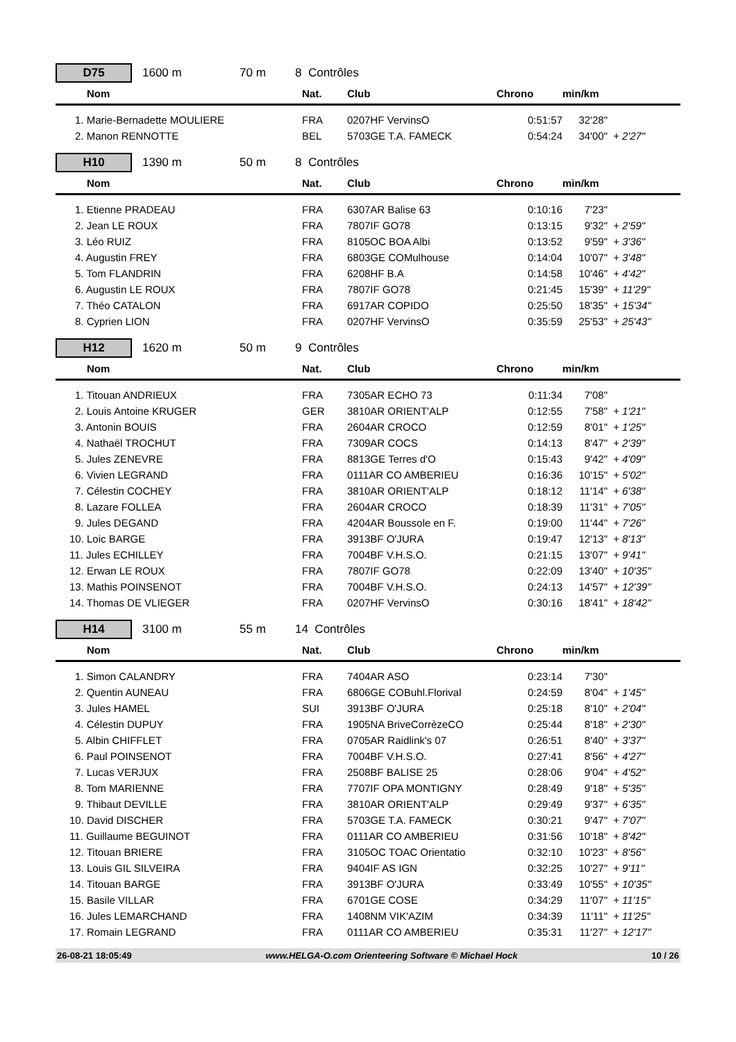D75 1600 m 70 m 8 Contrôles
| Nom | Nat. | Club | Chrono | min/km | |
| --- | --- | --- | --- | --- | --- |
| 1. Marie-Bernadette MOULIERE | FRA | 0207HF VervinsO | 0:51:57 | 32'28" | |
| 2. Manon RENNOTTE | BEL | 5703GE T.A. FAMECK | 0:54:24 | 34'00" | + 2'27" |
H10 1390 m 50 m 8 Contrôles
| Nom | Nat. | Club | Chrono | min/km | |
| --- | --- | --- | --- | --- | --- |
| 1. Etienne PRADEAU | FRA | 6307AR Balise 63 | 0:10:16 | 7'23" | |
| 2. Jean LE ROUX | FRA | 7807IF GO78 | 0:13:15 | 9'32" | + 2'59" |
| 3. Léo RUIZ | FRA | 8105OC BOA Albi | 0:13:52 | 9'59" | + 3'36" |
| 4. Augustin FREY | FRA | 6803GE COMulhouse | 0:14:04 | 10'07" | + 3'48" |
| 5. Tom FLANDRIN | FRA | 6208HF B.A | 0:14:58 | 10'46" | + 4'42" |
| 6. Augustin LE ROUX | FRA | 7807IF GO78 | 0:21:45 | 15'39" | + 11'29" |
| 7. Théo CATALON | FRA | 6917AR COPIDO | 0:25:50 | 18'35" | + 15'34" |
| 8. Cyprien LION | FRA | 0207HF VervinsO | 0:35:59 | 25'53" | + 25'43" |
H12 1620 m 50 m 9 Contrôles
| Nom | Nat. | Club | Chrono | min/km | |
| --- | --- | --- | --- | --- | --- |
| 1. Titouan ANDRIEUX | FRA | 7305AR ECHO 73 | 0:11:34 | 7'08" | |
| 2. Louis Antoine KRUGER | GER | 3810AR ORIENT'ALP | 0:12:55 | 7'58" | + 1'21" |
| 3. Antonin BOUIS | FRA | 2604AR CROCO | 0:12:59 | 8'01" | + 1'25" |
| 4. Nathaël TROCHUT | FRA | 7309AR COCS | 0:14:13 | 8'47" | + 2'39" |
| 5. Jules ZENEVRE | FRA | 8813GE Terres d'O | 0:15:43 | 9'42" | + 4'09" |
| 6. Vivien LEGRAND | FRA | 0111AR CO AMBERIEU | 0:16:36 | 10'15" | + 5'02" |
| 7. Célestin COCHEY | FRA | 3810AR ORIENT'ALP | 0:18:12 | 11'14" | + 6'38" |
| 8. Lazare FOLLEA | FRA | 2604AR CROCO | 0:18:39 | 11'31" | + 7'05" |
| 9. Jules DEGAND | FRA | 4204AR Boussole en F. | 0:19:00 | 11'44" | + 7'26" |
| 10. Loic BARGE | FRA | 3913BF O'JURA | 0:19:47 | 12'13" | + 8'13" |
| 11. Jules ECHILLEY | FRA | 7004BF V.H.S.O. | 0:21:15 | 13'07" | + 9'41" |
| 12. Erwan LE ROUX | FRA | 7807IF GO78 | 0:22:09 | 13'40" | + 10'35" |
| 13. Mathis POINSENOT | FRA | 7004BF V.H.S.O. | 0:24:13 | 14'57" | + 12'39" |
| 14. Thomas DE VLIEGER | FRA | 0207HF VervinsO | 0:30:16 | 18'41" | + 18'42" |
H14 3100 m 55 m 14 Contrôles
| Nom | Nat. | Club | Chrono | min/km | |
| --- | --- | --- | --- | --- | --- |
| 1. Simon CALANDRY | FRA | 7404AR ASO | 0:23:14 | 7'30" | |
| 2. Quentin AUNEAU | FRA | 6806GE COBuhl.Florival | 0:24:59 | 8'04" | + 1'45" |
| 3. Jules HAMEL | SUI | 3913BF O'JURA | 0:25:18 | 8'10" | + 2'04" |
| 4. Célestin DUPUY | FRA | 1905NA BriveCorrèzeCO | 0:25:44 | 8'18" | + 2'30" |
| 5. Albin CHIFFLET | FRA | 0705AR Raidlink's 07 | 0:26:51 | 8'40" | + 3'37" |
| 6. Paul POINSENOT | FRA | 7004BF V.H.S.O. | 0:27:41 | 8'56" | + 4'27" |
| 7. Lucas VERJUX | FRA | 2508BF BALISE 25 | 0:28:06 | 9'04" | + 4'52" |
| 8. Tom MARIENNE | FRA | 7707IF OPA MONTIGNY | 0:28:49 | 9'18" | + 5'35" |
| 9. Thibaut DEVILLE | FRA | 3810AR ORIENT'ALP | 0:29:49 | 9'37" | + 6'35" |
| 10. David DISCHER | FRA | 5703GE T.A. FAMECK | 0:30:21 | 9'47" | + 7'07" |
| 11. Guillaume BEGUINOT | FRA | 0111AR CO AMBERIEU | 0:31:56 | 10'18" | + 8'42" |
| 12. Titouan BRIERE | FRA | 3105OC TOAC Orientatio | 0:32:10 | 10'23" | + 8'56" |
| 13. Louis GIL SILVEIRA | FRA | 9404IF AS IGN | 0:32:25 | 10'27" | + 9'11" |
| 14. Titouan BARGE | FRA | 3913BF O'JURA | 0:33:49 | 10'55" | + 10'35" |
| 15. Basile VILLAR | FRA | 6701GE COSE | 0:34:29 | 11'07" | + 11'15" |
| 16. Jules LEMARCHAND | FRA | 1408NM VIK'AZIM | 0:34:39 | 11'11" | + 11'25" |
| 17. Romain LEGRAND | FRA | 0111AR CO AMBERIEU | 0:35:31 | 11'27" | + 12'17" |
26-08-21 18:05:49 www.HELGA-O.com Orienteering Software © Michael Hock 10 / 26